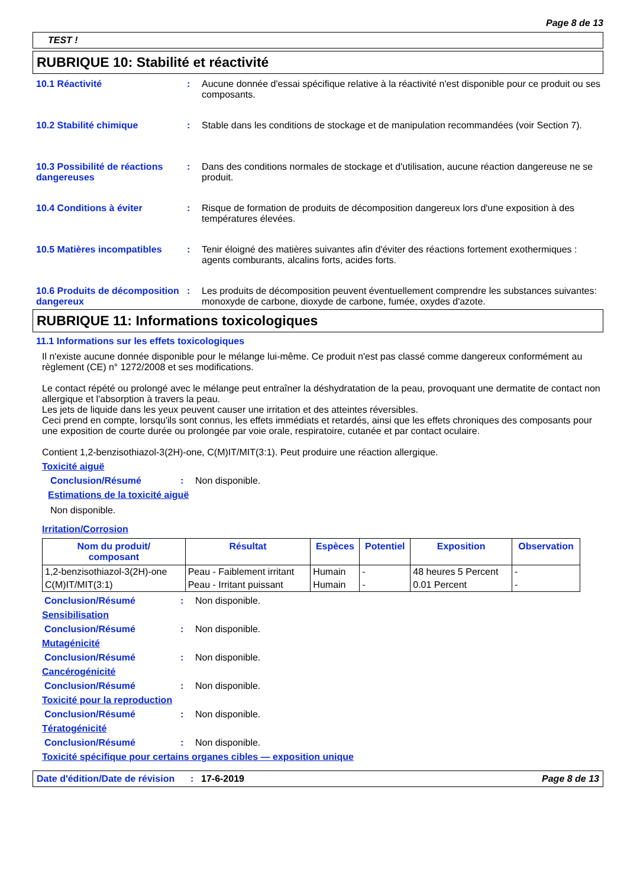Page 8 de 13
TEST !
RUBRIQUE 10: Stabilité et réactivité
10.1 Réactivité : Aucune donnée d'essai spécifique relative à la réactivité n'est disponible pour ce produit ou ses composants.
10.2 Stabilité chimique : Stable dans les conditions de stockage et de manipulation recommandées (voir Section 7).
10.3 Possibilité de réactions dangereuses
: Dans des conditions normales de stockage et d'utilisation, aucune réaction dangereuse ne se produit.
10.4 Conditions à éviter : Risque de formation de produits de décomposition dangereux lors d'une exposition à des températures élevées.
10.5 Matières incompatibles
: Tenir éloigné des matières suivantes afin d'éviter des réactions fortement exothermiques : agents comburants, alcalins forts, acides forts.
10.6 Produits de décomposition dangereux
: Les produits de décomposition peuvent éventuellement comprendre les substances suivantes: monoxyde de carbone, dioxyde de carbone, fumée, oxydes d'azote.
RUBRIQUE 11: Informations toxicologiques
11.1 Informations sur les effets toxicologiques
Il n'existe aucune donnée disponible pour le mélange lui-même. Ce produit n'est pas classé comme dangereux conformément au règlement (CE) n° 1272/2008 et ses modifications.
Le contact répété ou prolongé avec le mélange peut entraîner la déshydratation de la peau, provoquant une dermatite de contact non allergique et l'absorption à travers la peau.
Les jets de liquide dans les yeux peuvent causer une irritation et des atteintes réversibles.
Ceci prend en compte, lorsqu'ils sont connus, les effets immédiats et retardés, ainsi que les effets chroniques des composants pour une exposition de courte durée ou prolongée par voie orale, respiratoire, cutanée et par contact oculaire.
Contient 1,2-benzisothiazol-3(2H)-one, C(M)IT/MIT(3:1). Peut produire une réaction allergique.
Toxicité aiguë
Conclusion/Résumé : Non disponible.
Estimations de la toxicité aiguë
Non disponible.
Irritation/Corrosion
| Nom du produit/ composant | Résultat | Espèces | Potentiel | Exposition | Observation |
| --- | --- | --- | --- | --- | --- |
| 1,2-benzisothiazol-3(2H)-one | Peau - Faiblement irritant | Humain | - | 48 heures 5 Percent | - |
| C(M)IT/MIT(3:1) | Peau - Irritant puissant | Humain | - | 0.01 Percent | - |
Conclusion/Résumé : Non disponible.
Sensibilisation
Conclusion/Résumé : Non disponible.
Mutagénicité
Conclusion/Résumé : Non disponible.
Cancérogénicité
Conclusion/Résumé : Non disponible.
Toxicité pour la reproduction
Conclusion/Résumé : Non disponible.
Tératogénicité
Conclusion/Résumé : Non disponible.
Toxicité spécifique pour certains organes cibles — exposition unique
Date d'édition/Date de révision
: 17-6-2019 Page 8 de 13